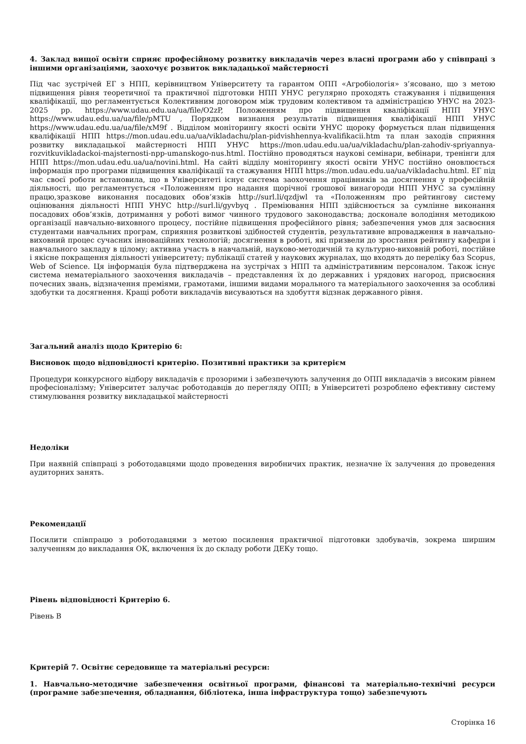4. Заклад вищої освіти сприяє професійному розвитку викладачів через власні програми або у співпраці з іншими організаціями, заохочує розвиток викладацької майстерності
Під час зустрічей ЕГ з НПП, керівництвом Університету та гарантом ОПП «Агробіологія» з’ясовано, що з метою підвищення рівня теоретичної та практичної підготовки НПП УНУС регулярно проходять стажування і підвищення кваліфікації, що регламентується Колективним договором між трудовим колективом та адміністрацією УНУС на 2023-2025 рр. https://www.udau.edu.ua/ua/file/O2zP, Положенням про підвищення кваліфікації НПП УНУС https://www.udau.edu.ua/ua/file/pMTU , Порядком визнання результатів підвищення кваліфікації НПП УНУС https://www.udau.edu.ua/ua/file/xM9f . Відділом моніторингу якості освіти УНУС щороку формується план підвищення кваліфікації НПП https://mon.udau.edu.ua/ua/vikladachu/plan-pidvishhennya-kvalifikacii.htm та план заходів сприяння розвитку викладацької майстерності НПП УНУС https://mon.udau.edu.ua/ua/vikladachu/plan-zahodiv-spriyannya-rozvitkuvikladackoi-majsternosti-npp-umanskogo-nus.html. Постійно проводяться наукові семінари, вебінари, тренінги для НПП https://mon.udau.edu.ua/ua/novini.html. На сайті відділу моніторингу якості освіти УНУС постійно оновлюється інформація про програми підвищення кваліфікації та стажування НПП https://mon.udau.edu.ua/ua/vikladachu.html. ЕГ під час своєї роботи встановила, що в Університеті існує система заохочення працівників за досягнення у професійній діяльності, що регламентується «Положенням про надання щорічної грошової винагороди НПП УНУС за сумлінну працю,зразкове виконання посадових обов’язків http://surl.li/qzdjwl та «Положенням про рейтингову систему оцінювання діяльності НПП УНУС http://surl.li/gyvbyq . Преміювання НПП здійснюється за сумлінне виконання посадових обов’язків, дотримання у роботі вимог чинного трудового законодавства; досконале володіння методикою організації навчально-виховного процесу, постійне підвищення професійного рівня; забезпечення умов для засвоєння студентами навчальних програм, сприяння розвиткові здібностей студентів, результативне впровадження в навчально-виховний процес сучасних інноваційних технологій; досягнення в роботі, які призвели до зростання рейтингу кафедри і навчального закладу в цілому; активна участь в навчальній, науково-методичній та культурно-виховній роботі, постійне і якісне покращення діяльності університету; публікації статей у наукових журналах, що входять до переліку баз Scopus, Web of Science. Ця інформація була підтверджена на зустрічах з НПП та адміністративним персоналом. Також існує система нематеріального заохочення викладачів – представлення їх до державних і урядових нагород, присвоєння почесних звань, відзначення преміями, грамотами, іншими видами морального та матеріального заохочення за особливі здобутки та досягнення. Кращі роботи викладачів висуваються на здобуття відзнак державного рівня.
Загальний аналіз щодо Критерію 6:
Висновок щодо відповідності критерію. Позитивні практики за критерієм
Процедури конкурсного відбору викладачів є прозорими і забезпечують залучення до ОПП викладачів з високим рівнем професіоналізму; Університет залучає роботодавців до перегляду ОПП; в Університеті розроблено ефективну систему стимулювання розвитку викладацької майстерності
Недоліки
При наявній співпраці з роботодавцями щодо проведення виробничих практик, незначне їх залучення до проведення аудиторних занять.
Рекомендації
Посилити співпрацю з роботодавцями з метою посилення практичної підготовки здобувачів, зокрема ширшим залученням до викладання ОК, включення їх до складу роботи ДЕКу тощо.
Рівень відповідності Критерію 6.
Рівень B
Критерій 7. Освітнє середовище та матеріальні ресурси:
1. Навчально-методичне забезпечення освітньої програми, фінансові та матеріально-технічні ресурси (програмне забезпечення, обладнання, бібліотека, інша інфраструктура тощо) забезпечують
Сторінка 16